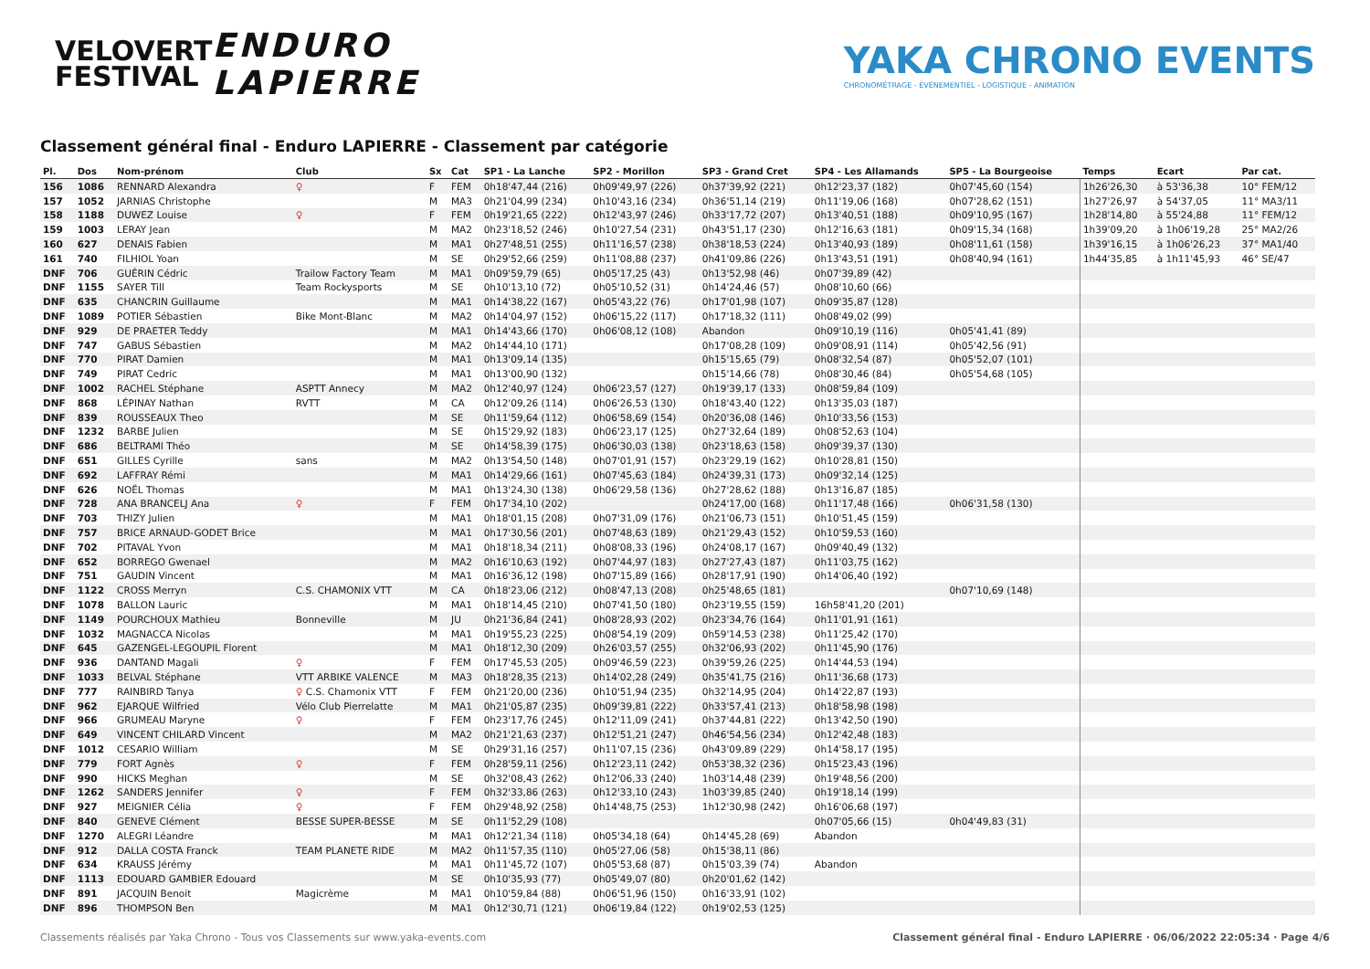VELOVERT
FESTIVAL
ENDURO
LAPIERRE
YAKA CHRONO EVENTS
CHRONOMÉTRAGE - ÉVÉNEMENTIEL - LOGISTIQUE - ANIMATION
Classement général final - Enduro LAPIERRE - Classement par catégorie
| Pl. | Dos | Nom-prénom | Club | Sx | Cat | SP1 - La Lanche | SP2 - Morillon | SP3 - Grand Cret | SP4 - Les Allamands | SP5 - La Bourgeoise | Temps | Ecart | Par cat. |
| --- | --- | --- | --- | --- | --- | --- | --- | --- | --- | --- | --- | --- | --- |
| 156 | 1086 | RENNARD Alexandra | ♀ | F | FEM | 0h18'47,44 (216) | 0h09'49,97 (226) | 0h37'39,92 (221) | 0h12'23,37 (182) | 0h07'45,60 (154) | 1h26'26,30 | à 53'36,38 | 10° FEM/12 |
| 157 | 1052 | JARNIAS Christophe | | M | MA3 | 0h21'04,99 (234) | 0h10'43,16 (234) | 0h36'51,14 (219) | 0h11'19,06 (168) | 0h07'28,62 (151) | 1h27'26,97 | à 54'37,05 | 11° MA3/11 |
| 158 | 1188 | DUWEZ Louise | ♀ | F | FEM | 0h19'21,65 (222) | 0h12'43,97 (246) | 0h33'17,72 (207) | 0h13'40,51 (188) | 0h09'10,95 (167) | 1h28'14,80 | à 55'24,88 | 11° FEM/12 |
| 159 | 1003 | LERAY Jean | | M | MA2 | 0h23'18,52 (246) | 0h10'27,54 (231) | 0h43'51,17 (230) | 0h12'16,63 (181) | 0h09'15,34 (168) | 1h39'09,20 | à 1h06'19,28 | 25° MA2/26 |
| 160 | 627 | DENAIS Fabien | | M | MA1 | 0h27'48,51 (255) | 0h11'16,57 (238) | 0h38'18,53 (224) | 0h13'40,93 (189) | 0h08'11,61 (158) | 1h39'16,15 | à 1h06'26,23 | 37° MA1/40 |
| 161 | 740 | FILHIOL Yoan | | M | SE | 0h29'52,66 (259) | 0h11'08,88 (237) | 0h41'09,86 (226) | 0h13'43,51 (191) | 0h08'40,94 (161) | 1h44'35,85 | à 1h11'45,93 | 46° SE/47 |
| DNF | 706 | GUÉRIN Cédric | Trailow Factory Team | M | MA1 | 0h09'59,79 (65) | 0h05'17,25 (43) | 0h13'52,98 (46) | 0h07'39,89 (42) | | | | |
| DNF | 1155 | SAYER Till | Team Rockysports | M | SE | 0h10'13,10 (72) | 0h05'10,52 (31) | 0h14'24,46 (57) | 0h08'10,60 (66) | | | | |
| DNF | 635 | CHANCRIN Guillaume | | M | MA1 | 0h14'38,22 (167) | 0h05'43,22 (76) | 0h17'01,98 (107) | 0h09'35,87 (128) | | | | |
| DNF | 1089 | POTIER Sébastien | Bike Mont-Blanc | M | MA2 | 0h14'04,97 (152) | 0h06'15,22 (117) | 0h17'18,32 (111) | 0h08'49,02 (99) | | | | |
| DNF | 929 | DE PRAETER Teddy | | M | MA1 | 0h14'43,66 (170) | 0h06'08,12 (108) | Abandon | 0h09'10,19 (116) | 0h05'41,41 (89) | | | |
| DNF | 747 | GABUS Sébastien | | M | MA2 | 0h14'44,10 (171) | | 0h17'08,28 (109) | 0h09'08,91 (114) | 0h05'42,56 (91) | | | |
| DNF | 770 | PIRAT Damien | | M | MA1 | 0h13'09,14 (135) | | 0h15'15,65 (79) | 0h08'32,54 (87) | 0h05'52,07 (101) | | | |
| DNF | 749 | PIRAT Cedric | | M | MA1 | 0h13'00,90 (132) | | 0h15'14,66 (78) | 0h08'30,46 (84) | 0h05'54,68 (105) | | | |
| DNF | 1002 | RACHEL Stéphane | ASPTT Annecy | M | MA2 | 0h12'40,97 (124) | 0h06'23,57 (127) | 0h19'39,17 (133) | 0h08'59,84 (109) | | | | |
| DNF | 868 | LÉPINAY Nathan | RVTT | M | CA | 0h12'09,26 (114) | 0h06'26,53 (130) | 0h18'43,40 (122) | 0h13'35,03 (187) | | | | |
| DNF | 839 | ROUSSEAUX Theo | | M | SE | 0h11'59,64 (112) | 0h06'58,69 (154) | 0h20'36,08 (146) | 0h10'33,56 (153) | | | | |
| DNF | 1232 | BARBE Julien | | M | SE | 0h15'29,92 (183) | 0h06'23,17 (125) | 0h27'32,64 (189) | 0h08'52,63 (104) | | | | |
| DNF | 686 | BELTRAMI Théo | | M | SE | 0h14'58,39 (175) | 0h06'30,03 (138) | 0h23'18,63 (158) | 0h09'39,37 (130) | | | | |
| DNF | 651 | GILLES Cyrille | sans | M | MA2 | 0h13'54,50 (148) | 0h07'01,91 (157) | 0h23'29,19 (162) | 0h10'28,81 (150) | | | | |
| DNF | 692 | LAFFRAY Rémi | | M | MA1 | 0h14'29,66 (161) | 0h07'45,63 (184) | 0h24'39,31 (173) | 0h09'32,14 (125) | | | | |
| DNF | 626 | NOËL Thomas | | M | MA1 | 0h13'24,30 (138) | 0h06'29,58 (136) | 0h27'28,62 (188) | 0h13'16,87 (185) | | | | |
| DNF | 728 | ANA BRANCELJ Ana | ♀ | F | FEM | 0h17'34,10 (202) | | 0h24'17,00 (168) | 0h11'17,48 (166) | 0h06'31,58 (130) | | | |
| DNF | 703 | THIZY Julien | | M | MA1 | 0h18'01,15 (208) | 0h07'31,09 (176) | 0h21'06,73 (151) | 0h10'51,45 (159) | | | | |
| DNF | 757 | BRICE ARNAUD-GODET Brice | | M | MA1 | 0h17'30,56 (201) | 0h07'48,63 (189) | 0h21'29,43 (152) | 0h10'59,53 (160) | | | | |
| DNF | 702 | PITAVAL Yvon | | M | MA1 | 0h18'18,34 (211) | 0h08'08,33 (196) | 0h24'08,17 (167) | 0h09'40,49 (132) | | | | |
| DNF | 652 | BORREGO Gwenael | | M | MA2 | 0h16'10,63 (192) | 0h07'44,97 (183) | 0h27'27,43 (187) | 0h11'03,75 (162) | | | | |
| DNF | 751 | GAUDIN Vincent | | M | MA1 | 0h16'36,12 (198) | 0h07'15,89 (166) | 0h28'17,91 (190) | 0h14'06,40 (192) | | | | |
| DNF | 1122 | CROSS Merryn | C.S. CHAMONIX VTT | M | CA | 0h18'23,06 (212) | 0h08'47,13 (208) | 0h25'48,65 (181) | | 0h07'10,69 (148) | | | |
| DNF | 1078 | BALLON Lauric | | M | MA1 | 0h18'14,45 (210) | 0h07'41,50 (180) | 0h23'19,55 (159) | 16h58'41,20 (201) | | | | |
| DNF | 1149 | POURCHOUX Mathieu | Bonneville | M | JU | 0h21'36,84 (241) | 0h08'28,93 (202) | 0h23'34,76 (164) | 0h11'01,91 (161) | | | | |
| DNF | 1032 | MAGNACCA Nicolas | | M | MA1 | 0h19'55,23 (225) | 0h08'54,19 (209) | 0h59'14,53 (238) | 0h11'25,42 (170) | | | | |
| DNF | 645 | GAZENGEL-LEGOUPIL Florent | | M | MA1 | 0h18'12,30 (209) | 0h26'03,57 (255) | 0h32'06,93 (202) | 0h11'45,90 (176) | | | | |
| DNF | 936 | DANTAND Magali | ♀ | F | FEM | 0h17'45,53 (205) | 0h09'46,59 (223) | 0h39'59,26 (225) | 0h14'44,53 (194) | | | | |
| DNF | 1033 | BELVAL Stéphane | VTT ARBIKE VALENCE | M | MA3 | 0h18'28,35 (213) | 0h14'02,28 (249) | 0h35'41,75 (216) | 0h11'36,68 (173) | | | | |
| DNF | 777 | RAINBIRD Tanya | ♀ C.S. Chamonix VTT | F | FEM | 0h21'20,00 (236) | 0h10'51,94 (235) | 0h32'14,95 (204) | 0h14'22,87 (193) | | | | |
| DNF | 962 | EJARQUE Wilfried | Vélo Club Pierrelatte | M | MA1 | 0h21'05,87 (235) | 0h09'39,81 (222) | 0h33'57,41 (213) | 0h18'58,98 (198) | | | | |
| DNF | 966 | GRUMEAU Maryne | ♀ | F | FEM | 0h23'17,76 (245) | 0h12'11,09 (241) | 0h37'44,81 (222) | 0h13'42,50 (190) | | | | |
| DNF | 649 | VINCENT CHILARD Vincent | | M | MA2 | 0h21'21,63 (237) | 0h12'51,21 (247) | 0h46'54,56 (234) | 0h12'42,48 (183) | | | | |
| DNF | 1012 | CESARIO William | | M | SE | 0h29'31,16 (257) | 0h11'07,15 (236) | 0h43'09,89 (229) | 0h14'58,17 (195) | | | | |
| DNF | 779 | FORT Agnès | ♀ | F | FEM | 0h28'59,11 (256) | 0h12'23,11 (242) | 0h53'38,32 (236) | 0h15'23,43 (196) | | | | |
| DNF | 990 | HICKS Meghan | | M | SE | 0h32'08,43 (262) | 0h12'06,33 (240) | 1h03'14,48 (239) | 0h19'48,56 (200) | | | | |
| DNF | 1262 | SANDERS Jennifer | ♀ | F | FEM | 0h32'33,86 (263) | 0h12'33,10 (243) | 1h03'39,85 (240) | 0h19'18,14 (199) | | | | |
| DNF | 927 | MEIGNIER Célia | ♀ | F | FEM | 0h29'48,92 (258) | 0h14'48,75 (253) | 1h12'30,98 (242) | 0h16'06,68 (197) | | | | |
| DNF | 840 | GENEVE Clément | BESSE SUPER-BESSE | M | SE | 0h11'52,29 (108) | | | 0h07'05,66 (15) | 0h04'49,83 (31) | | | |
| DNF | 1270 | ALEGRI Léandre | | M | MA1 | 0h12'21,34 (118) | 0h05'34,18 (64) | 0h14'45,28 (69) | Abandon | | | | |
| DNF | 912 | DALLA COSTA Franck | TEAM PLANETE RIDE | M | MA2 | 0h11'57,35 (110) | 0h05'27,06 (58) | 0h15'38,11 (86) | | | | | |
| DNF | 634 | KRAUSS Jérémy | | M | MA1 | 0h11'45,72 (107) | 0h05'53,68 (87) | 0h15'03,39 (74) | Abandon | | | | |
| DNF | 1113 | EDOUARD GAMBIER Edouard | | M | SE | 0h10'35,93 (77) | 0h05'49,07 (80) | 0h20'01,62 (142) | | | | | |
| DNF | 891 | JACQUIN Benoit | Magicrème | M | MA1 | 0h10'59,84 (88) | 0h06'51,96 (150) | 0h16'33,91 (102) | | | | | |
| DNF | 896 | THOMPSON Ben | | M | MA1 | 0h12'30,71 (121) | 0h06'19,84 (122) | 0h19'02,53 (125) | | | | | |
Classements réalisés par Yaka Chrono - Tous vos Classements sur www.yaka-events.com Classement général final - Enduro LAPIERRE · 06/06/2022 22:05:34 · Page 4/6